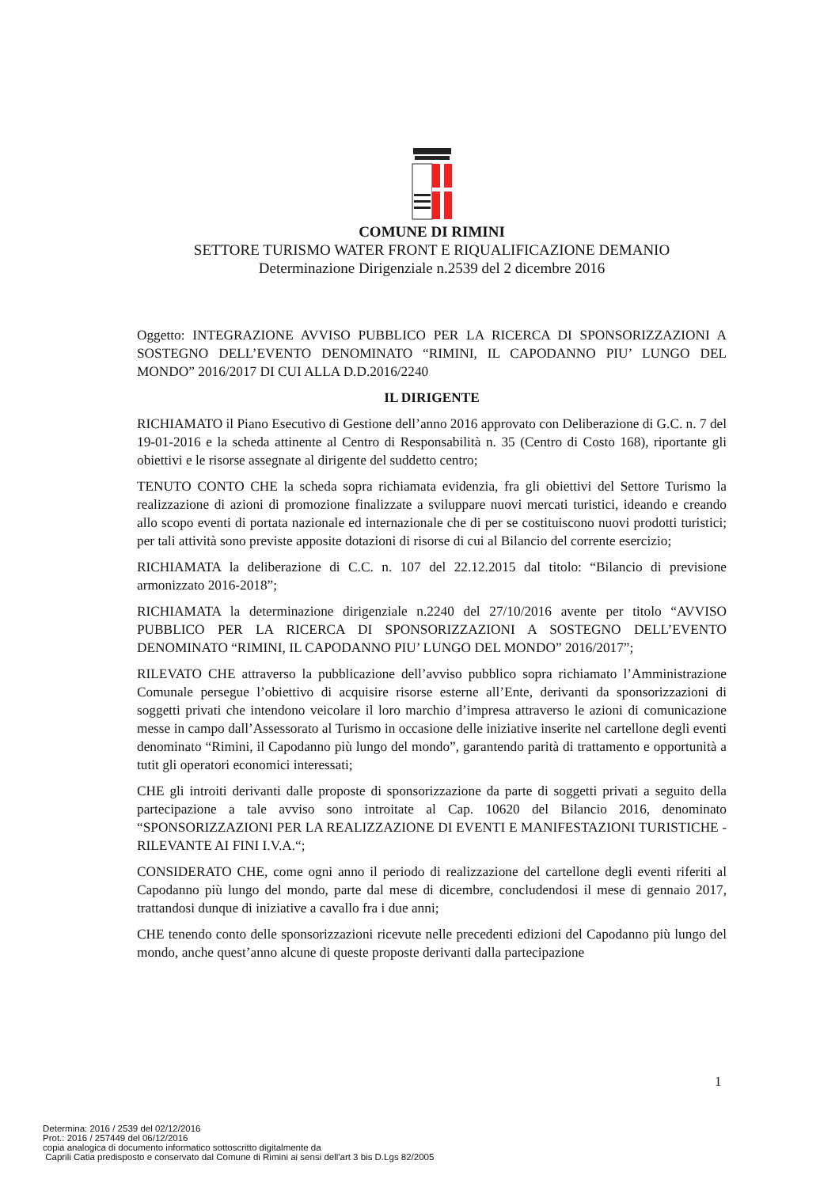COMUNE DI RIMINI
SETTORE TURISMO WATER FRONT E RIQUALIFICAZIONE DEMANIO
Determinazione Dirigenziale n.2539 del 2 dicembre 2016
Oggetto: INTEGRAZIONE AVVISO PUBBLICO PER LA RICERCA DI SPONSORIZZAZIONI A SOSTEGNO DELL’EVENTO DENOMINATO “RIMINI, IL CAPODANNO PIU’ LUNGO DEL MONDO” 2016/2017 DI CUI ALLA D.D.2016/2240
IL DIRIGENTE
RICHIAMATO il Piano Esecutivo di Gestione dell’anno 2016 approvato con Deliberazione di G.C. n. 7 del 19-01-2016 e la scheda attinente al Centro di Responsabilità n. 35 (Centro di Costo 168), riportante gli obiettivi e le risorse assegnate al dirigente del suddetto centro;
TENUTO CONTO CHE la scheda sopra richiamata evidenzia, fra gli obiettivi del Settore Turismo la realizzazione di azioni di promozione finalizzate a sviluppare nuovi mercati turistici, ideando e creando allo scopo eventi di portata nazionale ed internazionale che di per se costituiscono nuovi prodotti turistici; per tali attività sono previste apposite dotazioni di risorse di cui al Bilancio del corrente esercizio;
RICHIAMATA la deliberazione di C.C. n. 107 del 22.12.2015 dal titolo: “Bilancio di previsione armonizzato 2016-2018”;
RICHIAMATA la determinazione dirigenziale n.2240 del 27/10/2016 avente per titolo “AVVISO PUBBLICO PER LA RICERCA DI SPONSORIZZAZIONI A SOSTEGNO DELL’EVENTO DENOMINATO “RIMINI, IL CAPODANNO PIU’ LUNGO DEL MONDO” 2016/2017”;
RILEVATO CHE attraverso la pubblicazione dell’avviso pubblico sopra richiamato l’Amministrazione Comunale persegue l’obiettivo di acquisire risorse esterne all’Ente, derivanti da sponsorizzazioni di soggetti privati che intendono veicolare il loro marchio d’impresa attraverso le azioni di comunicazione messe in campo dall’Assessorato al Turismo in occasione delle iniziative inserite nel cartellone degli eventi denominato “Rimini, il Capodanno più lungo del mondo”, garantendo parità di trattamento e opportunità a tutit gli operatori economici interessati;
CHE gli introiti derivanti dalle proposte di sponsorizzazione da parte di soggetti privati a seguito della partecipazione a tale avviso sono introitate al Cap. 10620 del Bilancio 2016, denominato “SPONSORIZZAZIONI PER LA REALIZZAZIONE DI EVENTI E MANIFESTAZIONI TURISTICHE - RILEVANTE AI FINI I.V.A.“;
CONSIDERATO CHE, come ogni anno il periodo di realizzazione del cartellone degli eventi riferiti al Capodanno più lungo del mondo, parte dal mese di dicembre, concludendosi il mese di gennaio 2017, trattandosi dunque di iniziative a cavallo fra i due anni;
CHE tenendo conto delle sponsorizzazioni ricevute nelle precedenti edizioni del Capodanno più lungo del mondo, anche quest’anno alcune di queste proposte derivanti dalla partecipazione
1
Determina: 2016 / 2539 del 02/12/2016
Prot.: 2016 / 257449 del 06/12/2016
copia analogica di documento informatico sottoscritto digitalmente da
Caprili Catia predisposto e conservato dal Comune di Rimini ai sensi dell'art 3 bis D.Lgs 82/2005